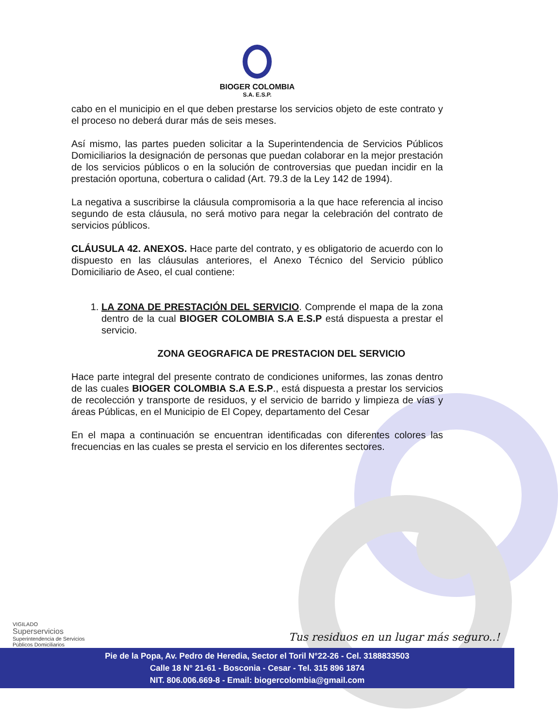BIOGER COLOMBIA
S.A. E.S.P.
cabo en el municipio en el que deben prestarse los servicios objeto de este contrato y el proceso no deberá durar más de seis meses.
Así mismo, las partes pueden solicitar a la Superintendencia de Servicios Públicos Domiciliarios la designación de personas que puedan colaborar en la mejor prestación de los servicios públicos o en la solución de controversias que puedan incidir en la prestación oportuna, cobertura o calidad (Art. 79.3 de la Ley 142 de 1994).
La negativa a suscribirse la cláusula compromisoria a la que hace referencia al inciso segundo de esta cláusula, no será motivo para negar la celebración del contrato de servicios públicos.
CLÁUSULA 42. ANEXOS. Hace parte del contrato, y es obligatorio de acuerdo con lo dispuesto en las cláusulas anteriores, el Anexo Técnico del Servicio público Domiciliario de Aseo, el cual contiene:
1. LA ZONA DE PRESTACIÓN DEL SERVICIO. Comprende el mapa de la zona dentro de la cual BIOGER COLOMBIA S.A E.S.P está dispuesta a prestar el servicio.
ZONA GEOGRAFICA DE PRESTACION DEL SERVICIO
Hace parte integral del presente contrato de condiciones uniformes, las zonas dentro de las cuales BIOGER COLOMBIA S.A E.S.P., está dispuesta a prestar los servicios de recolección y transporte de residuos, y el servicio de barrido y limpieza de vías y áreas Públicas, en el Municipio de El Copey, departamento del Cesar
En el mapa a continuación se encuentran identificadas con diferentes colores las frecuencias en las cuales se presta el servicio en los diferentes sectores.
VIGILADO
Superservicios
Superintendencia de Servicios
Públicos Domiciliarios
Tus residuos en un lugar más seguro..!
Pie de la Popa, Av. Pedro de Heredia, Sector el Toril N°22-26 - Cel. 3188833503
Calle 18 N° 21-61 - Bosconia - Cesar - Tel. 315 896 1874
NIT. 806.006.669-8 - Email: biogercolombia@gmail.com